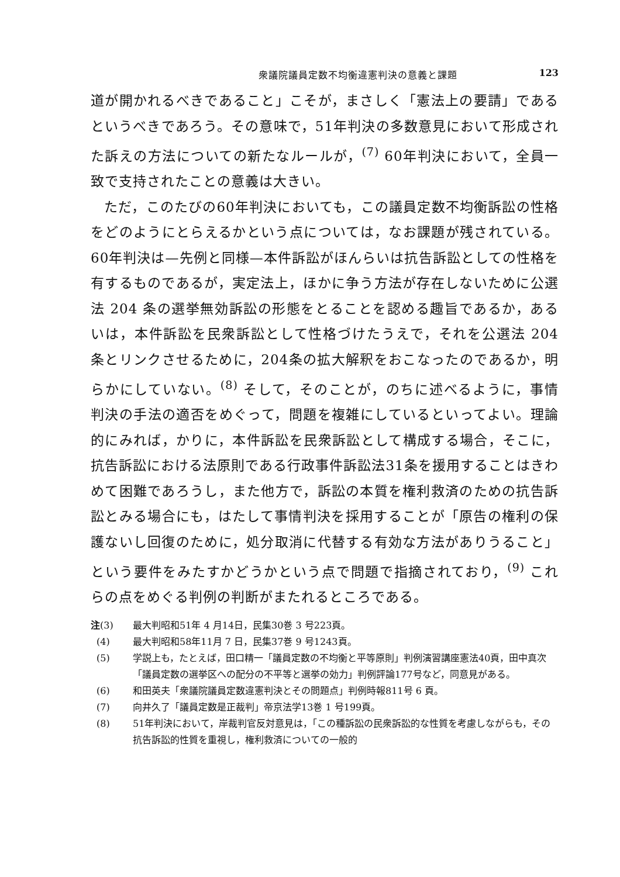衆議院議員定数不均衡違憲判決の意義と課題 123
道が開かれるべきであること」こそが，まさしく「憲法上の要請」であるというべきであろう。その意味で，51年判決の多数意見において形成された訴えの方法についての新たなルールが，<sup>(7)</sup> 60年判決において，全員一致で支持されたことの意義は大きい。
ただ，このたびの60年判決においても，この議員定数不均衡訴訟の性格をどのようにとらえるかという点については，なお課題が残されている。60年判決は—先例と同様—本件訴訟がほんらいは抗告訴訟としての性格を有するものであるが，実定法上，ほかに争う方法が存在しないために公選法 204 条の選挙無効訴訟の形態をとることを認める趣旨であるか，あるいは，本件訴訟を民衆訴訟として性格づけたうえで，それを公選法 204 条とリンクさせるために，204条の拡大解釈をおこなったのであるか，明らかにしていない。<sup>(8)</sup> そして，そのことが，のちに述べるように，事情判決の手法の適否をめぐって，問題を複雑にしているといってよい。理論的にみれば，かりに，本件訴訟を民衆訴訟として構成する場合，そこに，抗告訴訟における法原則である行政事件訴訟法31条を援用することはきわめて困難であろうし，また他方で，訴訟の本質を権利救済のための抗告訴訟とみる場合にも，はたして事情判決を採用することが「原告の権利の保護ないし回復のために，処分取消に代替する有効な方法がありうること」という要件をみたすかどうかという点で問題で指摘されており，<sup>(9)</sup> これらの点をめぐる判例の判断がまたれるところである。
注(3) 最大判昭和51年 4 月14日，民集30巻 3 号223頁。
(4) 最大判昭和58年11月 7 日，民集37巻 9 号1243頁。
(5) 学説上も，たとえば，田口精一「議員定数の不均衡と平等原則」判例演習講座憲法40頁，田中真次「議員定数の選挙区への配分の不平等と選挙の効力」判例評論177号など，同意見がある。
(6) 和田英夫「衆議院議員定数違憲判決とその問題点」判例時報811号 6 頁。
(7) 向井久了「議員定数是正裁判」帝京法学13巻 1 号199頁。
(8) 51年判決において，岸裁判官反対意見は，「この種訴訟の民衆訴訟的な性質を考慮しながらも，その抗告訴訟的性質を重視し，権利救済についての一般的